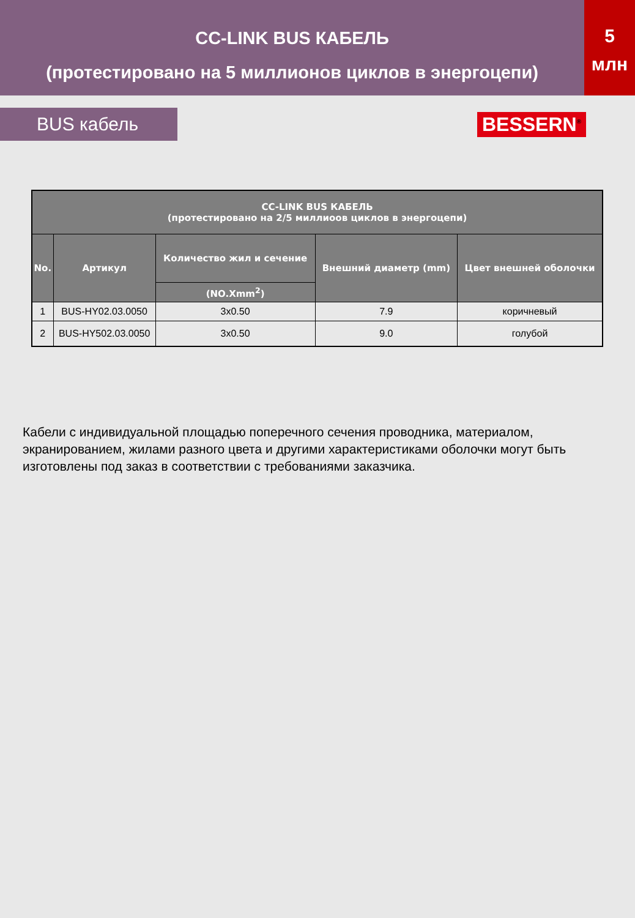CC-LINK BUS КАБЕЛЬ
(протестировано на 5 миллионов циклов в энергоцепи)
5
млн
BUS кабель
BESSERN<sup>®</sup>
| CC-LINK BUS КАБЕЛЬ (протестировано на 2/5 миллиоов циклов в энергоцепи) | | | | |
| --- | --- | --- | --- | --- |
| No. | Артикул | Количество жил и сечение | Внешний диаметр (mm) | Цвет внешней оболочки |
| | | (NO.Xmm<sup>2</sup>) | | |
| 1 | BUS-HY02.03.0050 | 3x0.50 | 7.9 | коричневый |
| 2 | BUS-HY502.03.0050 | 3x0.50 | 9.0 | голубой |
Кабели с индивидуальной площадью поперечного сечения проводника, материалом, экранированием, жилами разного цвета и другими характеристиками оболочки могут быть изготовлены под заказ в соответствии с требованиями заказчика.